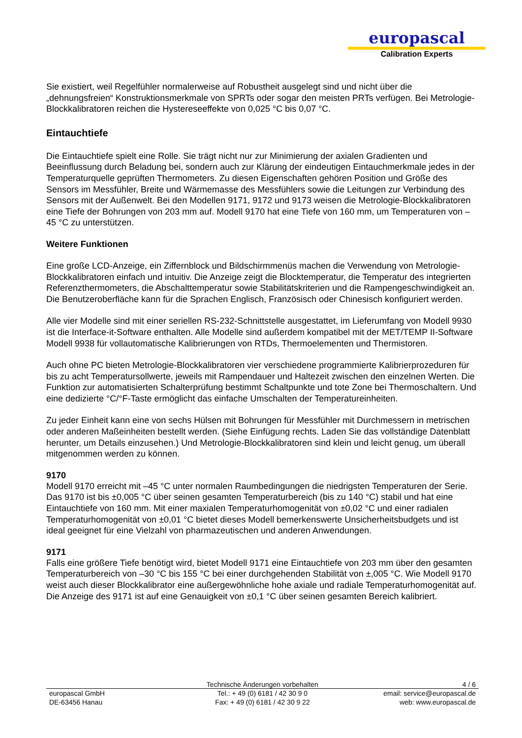europascal
Calibration Experts
Sie existiert, weil Regelfühler normalerweise auf Robustheit ausgelegt sind und nicht über die „dehnungsfreien“ Konstruktionsmerkmale von SPRTs oder sogar den meisten PRTs verfügen. Bei Metrologie- Blockkalibratoren reichen die Hystereseeffekte von 0,025 °C bis 0,07 °C.
Eintauchtiefe
Die Eintauchtiefe spielt eine Rolle. Sie trägt nicht nur zur Minimierung der axialen Gradienten und Beeinflussung durch Beladung bei, sondern auch zur Klärung der eindeutigen Eintauchmerkmale jedes in der Temperaturquelle geprüften Thermometers. Zu diesen Eigenschaften gehören Position und Größe des Sensors im Messfühler, Breite und Wärmemasse des Messfühlers sowie die Leitungen zur Verbindung des Sensors mit der Außenwelt. Bei den Modellen 9171, 9172 und 9173 weisen die Metrologie-Blockkalibratoren eine Tiefe der Bohrungen von 203 mm auf. Modell 9170 hat eine Tiefe von 160 mm, um Temperaturen von –45 °C zu unterstützen.
Weitere Funktionen
Eine große LCD-Anzeige, ein Ziffernblock und Bildschirmmenüs machen die Verwendung von Metrologie-Blockkalibratoren einfach und intuitiv. Die Anzeige zeigt die Blocktemperatur, die Temperatur des integrierten Referenzthermometers, die Abschalttemperatur sowie Stabilitätskriterien und die Rampengeschwindigkeit an. Die Benutzeroberfläche kann für die Sprachen Englisch, Französisch oder Chinesisch konfiguriert werden.
Alle vier Modelle sind mit einer seriellen RS-232-Schnittstelle ausgestattet, im Lieferumfang von Modell 9930 ist die Interface-it-Software enthalten. Alle Modelle sind außerdem kompatibel mit der MET/TEMP II-Software Modell 9938 für vollautomatische Kalibrierungen von RTDs, Thermoelementen und Thermistoren.
Auch ohne PC bieten Metrologie-Blockkalibratoren vier verschiedene programmierte Kalibrierprozeduren für bis zu acht Temperatursollwerte, jeweils mit Rampendauer und Haltezeit zwischen den einzelnen Werten. Die Funktion zur automatisierten Schalterprüfung bestimmt Schaltpunkte und tote Zone bei Thermoschaltern. Und eine dedizierte °C/°F-Taste ermöglicht das einfache Umschalten der Temperatureinheiten.
Zu jeder Einheit kann eine von sechs Hülsen mit Bohrungen für Messfühler mit Durchmessern in metrischen oder anderen Maßeinheiten bestellt werden. (Siehe Einfügung rechts. Laden Sie das vollständige Datenblatt herunter, um Details einzusehen.) Und Metrologie-Blockkalibratoren sind klein und leicht genug, um überall mitgenommen werden zu können.
9170
Modell 9170 erreicht mit –45 °C unter normalen Raumbedingungen die niedrigsten Temperaturen der Serie. Das 9170 ist bis ±0,005 °C über seinen gesamten Temperaturbereich (bis zu 140 °C) stabil und hat eine Eintauchtiefe von 160 mm. Mit einer maxialen Temperaturhomogenität von ±0,02 °C und einer radialen Temperaturhomogenität von ±0,01 °C bietet dieses Modell bemerkenswerte Unsicherheitsbudgets und ist ideal geeignet für eine Vielzahl von pharmazeutischen und anderen Anwendungen.
9171
Falls eine größere Tiefe benötigt wird, bietet Modell 9171 eine Eintauchtiefe von 203 mm über den gesamten Temperaturbereich von –30 °C bis 155 °C bei einer durchgehenden Stabilität von ±,005 °C. Wie Modell 9170 weist auch dieser Blockkalibrator eine außergewöhnliche hohe axiale und radiale Temperaturhomogenität auf. Die Anzeige des 9171 ist auf eine Genauigkeit von ±0,1 °C über seinen gesamten Bereich kalibriert.
Technische Änderungen vorbehalten
4 / 6
europascal GmbH
DE-63456 Hanau
Tel.: + 49 (0) 6181 / 42 30 9 0
Fax: + 49 (0) 6181 / 42 30 9 22
email: service@europascal.de
web: www.europascal.de